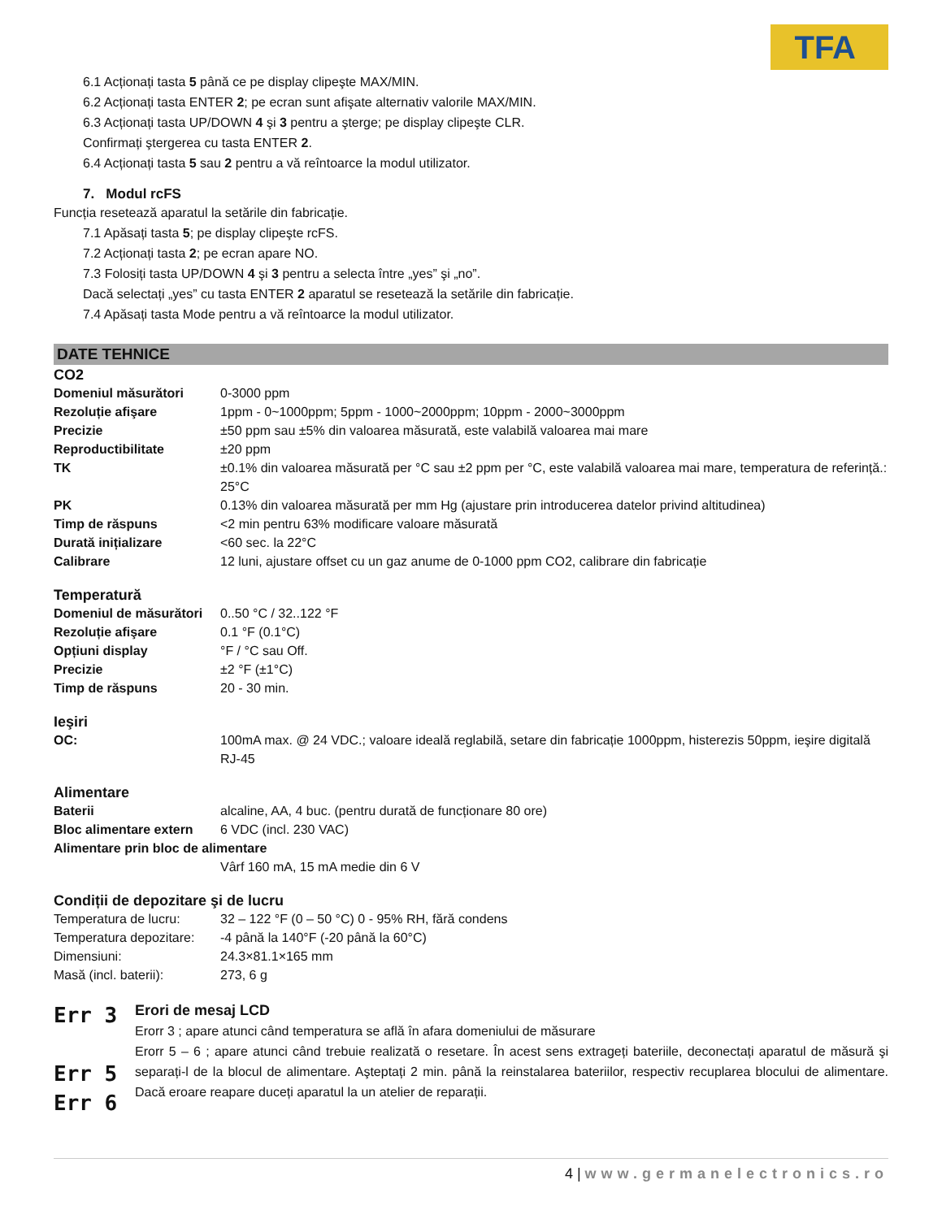TFA
6.1 Acționați tasta 5 până ce pe display clipeşte MAX/MIN.
6.2 Acționați tasta ENTER 2; pe ecran sunt afişate alternativ valorile MAX/MIN.
6.3 Acționați tasta UP/DOWN 4 şi 3 pentru a şterge; pe display clipeşte CLR.
Confirmați ştergerea cu tasta ENTER 2.
6.4 Acționați tasta 5 sau 2 pentru a vă reîntoarce la modul utilizator.
7. Modul rcFS
Funcția resetează aparatul la setările din fabricație.
7.1 Apăsați tasta 5; pe display clipeşte rcFS.
7.2 Acționați tasta 2; pe ecran apare NO.
7.3 Folosiți tasta UP/DOWN 4 şi 3 pentru a selecta între „yes” şi „no”.
Dacă selectați „yes” cu tasta ENTER 2 aparatul se resetează la setările din fabricație.
7.4 Apăsați tasta Mode pentru a vă reîntoarce la modul utilizator.
DATE TEHNICE
CO2
| Domeniul măsurători | 0-3000 ppm |
| Rezoluție afişare | 1ppm - 0~1000ppm; 5ppm - 1000~2000ppm; 10ppm - 2000~3000ppm |
| Precizie | ±50 ppm sau ±5% din valoarea măsurată, este valabilă valoarea mai mare |
| Reproductibilitate | ±20 ppm |
| TK | ±0.1% din valoarea măsurată per °C sau ±2 ppm per °C, este valabilă valoarea mai mare, temperatura de referință.: 25°C |
| PK | 0.13% din valoarea măsurată per mm Hg (ajustare prin introducerea datelor privind altitudinea) |
| Timp de răspuns | <2 min pentru 63% modificare valoare măsurată |
| Durată inițializare | <60 sec. la 22°C |
| Calibrare | 12 luni, ajustare offset cu un gaz anume de 0-1000 ppm CO2, calibrare din fabricație |
Temperatură
| Domeniul de măsurători | 0..50 °C / 32..122 °F |
| Rezoluție afişare | 0.1 °F (0.1°C) |
| Opțiuni display | °F / °C sau Off. |
| Precizie | ±2 °F (±1°C) |
| Timp de răspuns | 20 - 30 min. |
Ieşiri
| OC: | 100mA max. @ 24 VDC.; valoare ideală reglabilă, setare din fabricație 1000ppm, histerezis 50ppm, ieşire digitală RJ-45 |
Alimentare
| Baterii | alcaline, AA, 4 buc. (pentru durată de funcționare 80 ore) |
| Bloc alimentare extern | 6 VDC (incl. 230 VAC) |
| Alimentare prin bloc de alimentare | |
| | Vârf 160 mA, 15 mA medie din 6 V |
Condiții de depozitare şi de lucru
| Temperatura de lucru: | 32 – 122 °F (0 – 50 °C) 0 - 95% RH, fără condens |
| Temperatura depozitare: | -4 până la 140°F (-20 până la 60°C) |
| Dimensiuni: | 24.3×81.1×165 mm |
| Masă (incl. baterii): | 273, 6 g |
Err 3
Err 5
Err 6
Erori de mesaj LCD
Erorr 3 ; apare atunci când temperatura se află în afara domeniului de măsurare
Erorr 5 – 6 ; apare atunci când trebuie realizată o resetare. În acest sens extrageți bateriile, deconectați aparatul de măsură şi separați-l de la blocul de alimentare. Aşteptați 2 min. până la reinstalarea bateriilor, respectiv recuplarea blocului de alimentare. Dacă eroare reapare duceți aparatul la un atelier de reparații.
4 | www.germanelectronics.ro